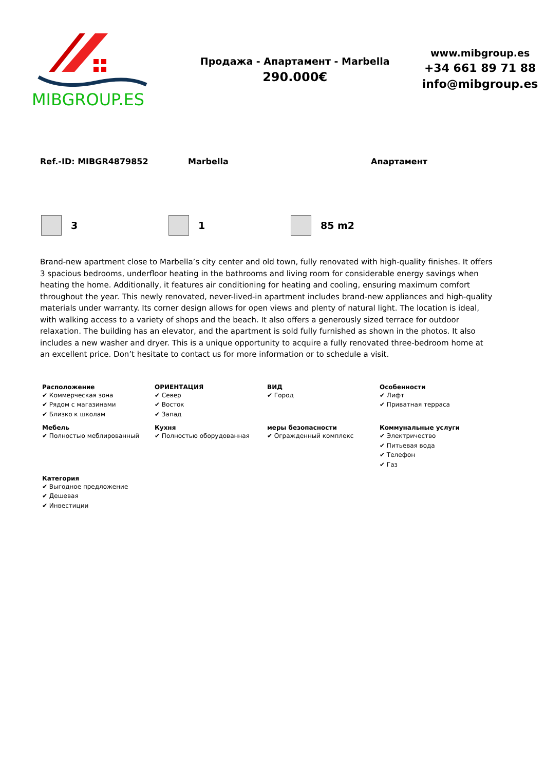MIBGROUP.ES
Продажа - Апартамент - Marbella
290.000€
www.mibgroup.es
+34 661 89 71 88
info@mibgroup.es
Ref.-ID: MIBGR4879852 Marbella Апартамент
3 1 85 m2
Brand-new apartment close to Marbella’s city center and old town, fully renovated with high-quality finishes. It offers 3 spacious bedrooms, underfloor heating in the bathrooms and living room for considerable energy savings when heating the home. Additionally, it features air conditioning for heating and cooling, ensuring maximum comfort throughout the year. This newly renovated, never-lived-in apartment includes brand-new appliances and high-quality materials under warranty. Its corner design allows for open views and plenty of natural light. The location is ideal, with walking access to a variety of shops and the beach. It also offers a generously sized terrace for outdoor relaxation. The building has an elevator, and the apartment is sold fully furnished as shown in the photos. It also includes a new washer and dryer. This is a unique opportunity to acquire a fully renovated three-bedroom home at an excellent price. Don’t hesitate to contact us for more information or to schedule a visit.
Расположение
✔ Коммерческая зона
✔ Рядом с магазинами
✔ Близко к школам
ОРИЕНТАЦИЯ
✔ Север
✔ Восток
✔ Запад
ВИД
✔ Город
Особенности
✔ Лифт
✔ Приватная терраса
Мебель
✔ Полностью меблированный
Кухня
✔ Полностью оборудованная
меры безопасности
✔ Огражденный комплекс
Коммунальные услуги
✔ Электричество
✔ Питьевая вода
✔ Телефон
✔ Газ
Категория
✔ Выгодное предложение
✔ Дешевая
✔ Инвестиции